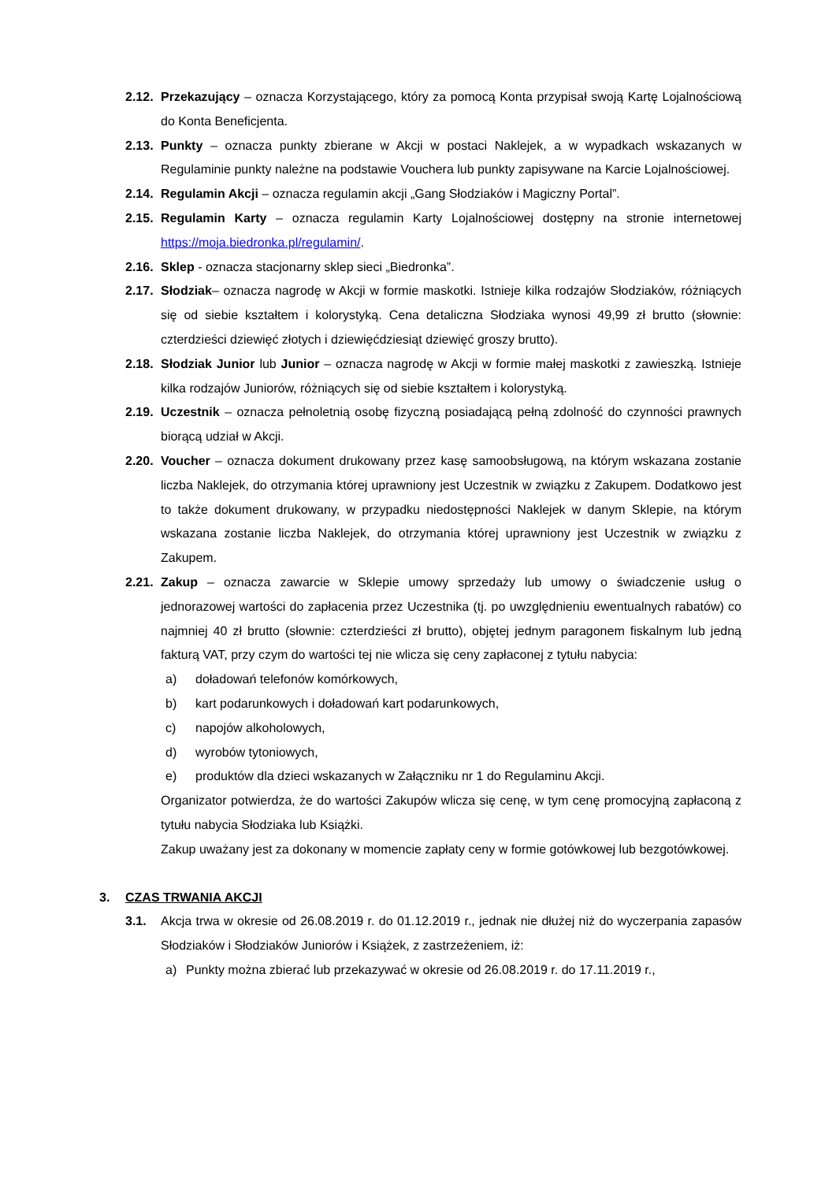2.12. Przekazujący – oznacza Korzystającego, który za pomocą Konta przypisał swoją Kartę Lojalnościową do Konta Beneficjenta.
2.13. Punkty – oznacza punkty zbierane w Akcji w postaci Naklejek, a w wypadkach wskazanych w Regulaminie punkty należne na podstawie Vouchera lub punkty zapisywane na Karcie Lojalnościowej.
2.14. Regulamin Akcji – oznacza regulamin akcji „Gang Słodziaków i Magiczny Portal”.
2.15. Regulamin Karty – oznacza regulamin Karty Lojalnościowej dostępny na stronie internetowej https://moja.biedronka.pl/regulamin/.
2.16. Sklep - oznacza stacjonarny sklep sieci „Biedronka”.
2.17. Słodziak– oznacza nagrodę w Akcji w formie maskotki. Istnieje kilka rodzajów Słodziaków, różniących się od siebie kształtem i kolorystyką. Cena detaliczna Słodziaka wynosi 49,99 zł brutto (słownie: czterdzieści dziewięć złotych i dziewięćdziesiąt dziewięć groszy brutto).
2.18. Słodziak Junior lub Junior – oznacza nagrodę w Akcji w formie małej maskotki z zawieszką. Istnieje kilka rodzajów Juniorów, różniących się od siebie kształtem i kolorystyką.
2.19. Uczestnik – oznacza pełnoletnią osobę fizyczną posiadającą pełną zdolność do czynności prawnych biorącą udział w Akcji.
2.20. Voucher – oznacza dokument drukowany przez kasę samoobsługową, na którym wskazana zostanie liczba Naklejek, do otrzymania której uprawniony jest Uczestnik w związku z Zakupem. Dodatkowo jest to także dokument drukowany, w przypadku niedostępności Naklejek w danym Sklepie, na którym wskazana zostanie liczba Naklejek, do otrzymania której uprawniony jest Uczestnik w związku z Zakupem.
2.21. Zakup – oznacza zawarcie w Sklepie umowy sprzedaży lub umowy o świadczenie usług o jednorazowej wartości do zapłacenia przez Uczestnika (tj. po uwzględnieniu ewentualnych rabatów) co najmniej 40 zł brutto (słownie: czterdzieści zł brutto), objętej jednym paragonem fiskalnym lub jedną fakturą VAT, przy czym do wartości tej nie wlicza się ceny zapłaconej z tytułu nabycia:
a) doładowań telefonów komórkowych,
b) kart podarunkowych i doładowań kart podarunkowych,
c) napojów alkoholowych,
d) wyrobów tytoniowych,
e) produktów dla dzieci wskazanych w Załączniku nr 1 do Regulaminu Akcji.
Organizator potwierdza, że do wartości Zakupów wlicza się cenę, w tym cenę promocyjną zapłaconą z tytułu nabycia Słodziaka lub Książki.
Zakup uważany jest za dokonany w momencie zapłaty ceny w formie gotówkowej lub bezgotówkowej.
3. CZAS TRWANIA AKCJI
3.1. Akcja trwa w okresie od 26.08.2019 r. do 01.12.2019 r., jednak nie dłużej niż do wyczerpania zapasów Słodziaków i Słodziaków Juniorów i Książek, z zastrzeżeniem, iż:
a) Punkty można zbierać lub przekazywać w okresie od 26.08.2019 r. do 17.11.2019 r.,